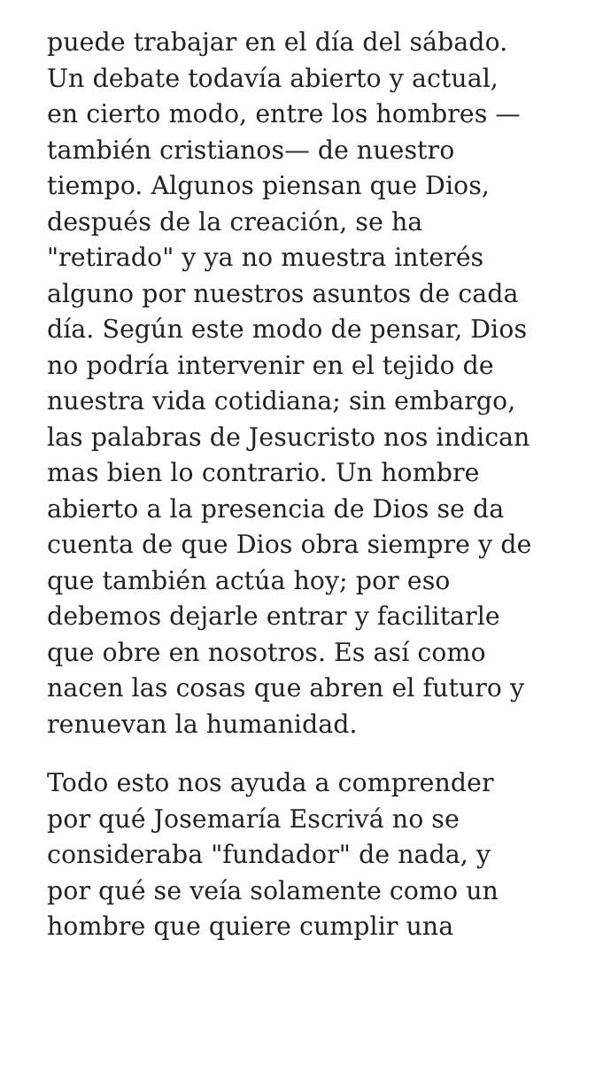puede trabajar en el día del sábado.
Un debate todavía abierto y actual,
en cierto modo, entre los hombres —
también cristianos— de nuestro
tiempo. Algunos piensan que Dios,
después de la creación, se ha
"retirado" y ya no muestra interés
alguno por nuestros asuntos de cada
día. Según este modo de pensar, Dios
no podría intervenir en el tejido de
nuestra vida cotidiana; sin embargo,
las palabras de Jesucristo nos indican
mas bien lo contrario. Un hombre
abierto a la presencia de Dios se da
cuenta de que Dios obra siempre y de
que también actúa hoy; por eso
debemos dejarle entrar y facilitarle
que obre en nosotros. Es así como
nacen las cosas que abren el futuro y
renuevan la humanidad.
Todo esto nos ayuda a comprender
por qué Josemaría Escrivá no se
consideraba "fundador" de nada, y
por qué se veía solamente como un
hombre que quiere cumplir una